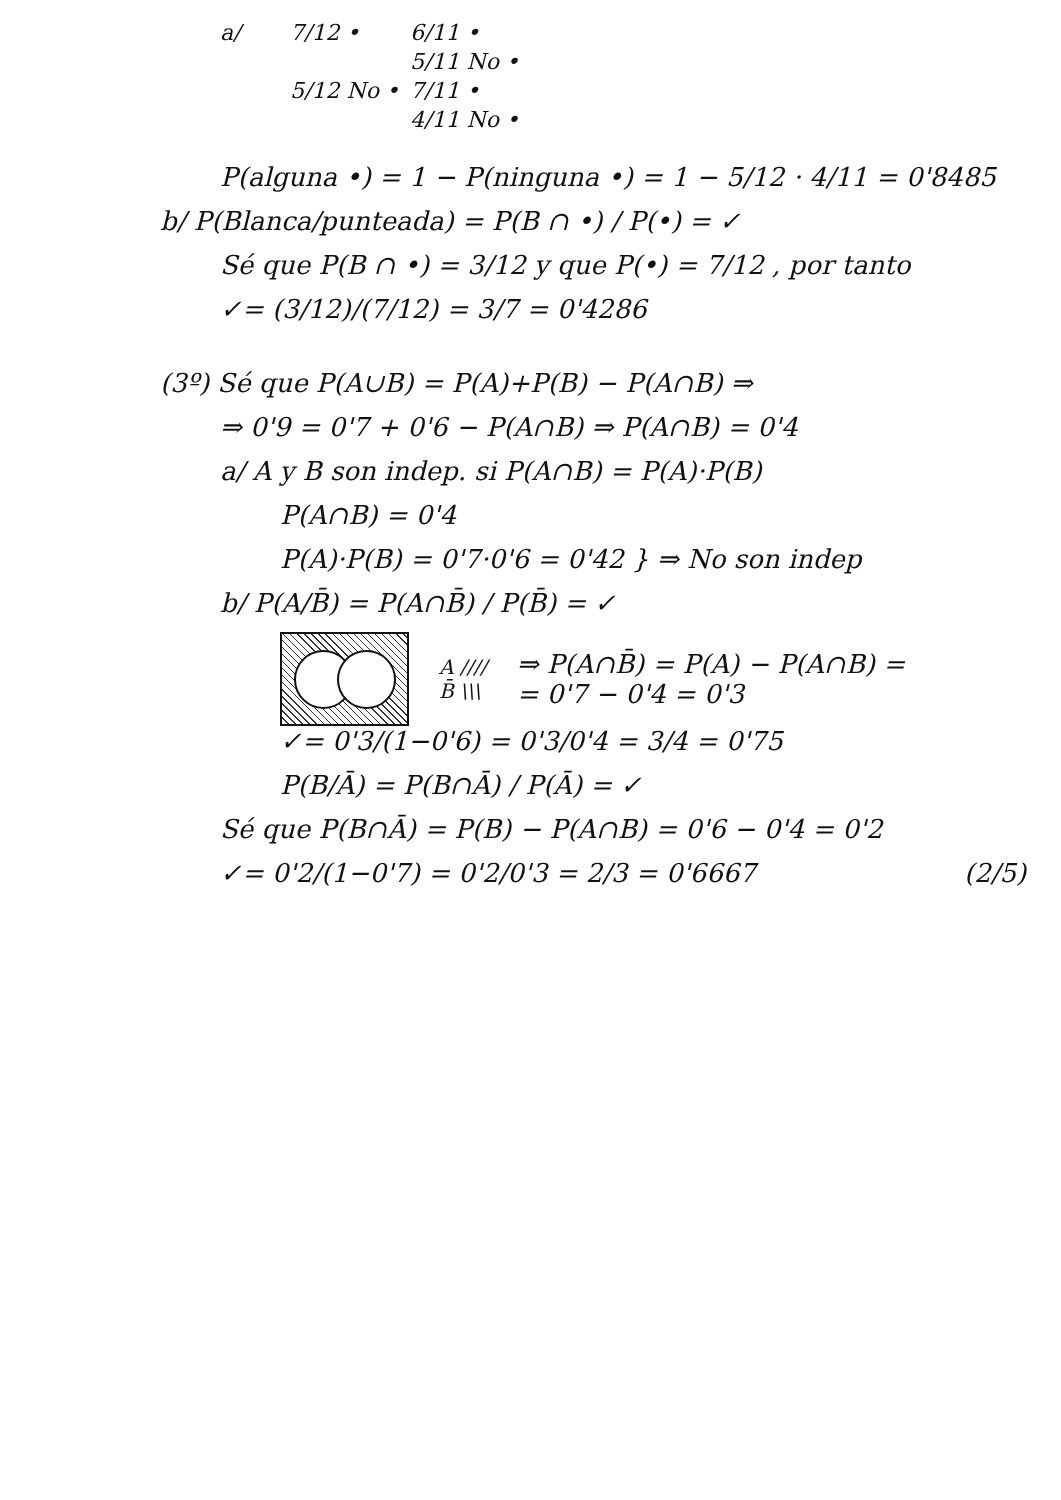a/ 7/12 • 6/11 • 5/11 No • 5/12 No • 7/11 • 4/11 No •
P(alguna •) = 1 − P(ninguna •) = 1 − 5/12 · 4/11 = 0'8485
b/ P(Blanca/punteada) = P(B ∩ •) / P(•) = ✓
Sé que P(B ∩ •) = 3/12 y que P(•) = 7/12 , por tanto
✓= (3/12)/(7/12) = 3/7 = 0'4286
(3º) Sé que P(A∪B) = P(A)+P(B) − P(A∩B) ⇒
⇒ 0'9 = 0'7 + 0'6 − P(A∩B) ⇒ P(A∩B) = 0'4
a/ A y B son indep. si P(A∩B) = P(A)·P(B)
P(A∩B) = 0'4
P(A)·P(B) = 0'7·0'6 = 0'42 } ⇒ No son indep
b/ P(A/B̄) = P(A∩B̄) / P(B̄) = ✓
A ////
B̄ \\\
⇒ P(A∩B̄) = P(A) − P(A∩B) =
= 0'7 − 0'4 = 0'3
✓= 0'3/(1−0'6) = 0'3/0'4 = 3/4 = 0'75
P(B/Ā) = P(B∩Ā) / P(Ā) = ✓
Sé que P(B∩Ā) = P(B) − P(A∩B) = 0'6 − 0'4 = 0'2
✓= 0'2/(1−0'7) = 0'2/0'3 = 2/3 = 0'6667 (2/5)